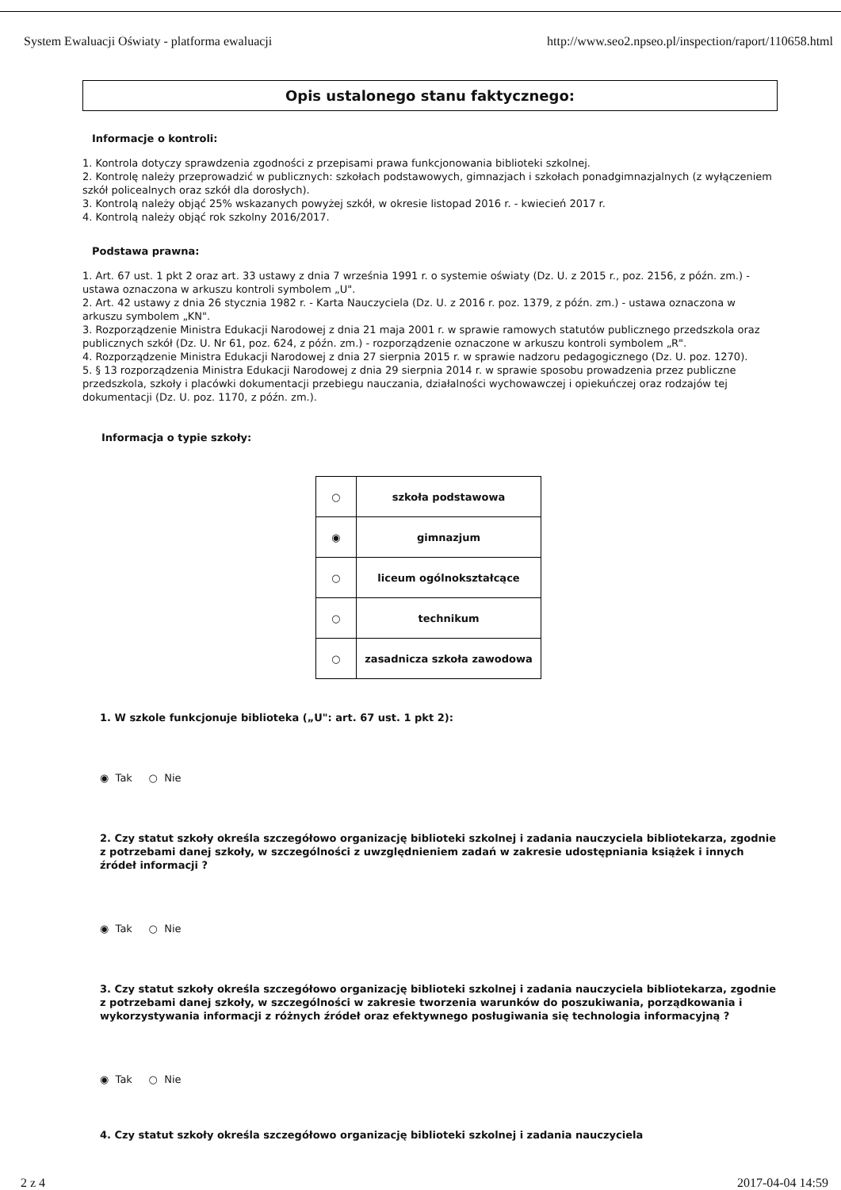System Ewaluacji Oświaty - platforma ewaluacji http://www.seo2.npseo.pl/inspection/raport/110658.html
Opis ustalonego stanu faktycznego:
Informacje o kontroli:
1. Kontrola dotyczy sprawdzenia zgodności z przepisami prawa funkcjonowania biblioteki szkolnej.
2. Kontrolę należy przeprowadzić w publicznych: szkołach podstawowych, gimnazjach i szkołach ponadgimnazjalnych (z wyłączeniem szkół policealnych oraz szkół dla dorosłych).
3. Kontrolą należy objąć 25% wskazanych powyżej szkół, w okresie listopad 2016 r. - kwiecień 2017 r.
4. Kontrolą należy objąć rok szkolny 2016/2017.
Podstawa prawna:
1. Art. 67 ust. 1 pkt 2 oraz art. 33 ustawy z dnia 7 września 1991 r. o systemie oświaty (Dz. U. z 2015 r., poz. 2156, z późn. zm.) - ustawa oznaczona w arkuszu kontroli symbolem „U".
2. Art. 42 ustawy z dnia 26 stycznia 1982 r. - Karta Nauczyciela (Dz. U. z 2016 r. poz. 1379, z późn. zm.) - ustawa oznaczona w arkuszu symbolem „KN".
3. Rozporządzenie Ministra Edukacji Narodowej z dnia 21 maja 2001 r. w sprawie ramowych statutów publicznego przedszkola oraz publicznych szkół (Dz. U. Nr 61, poz. 624, z późn. zm.) - rozporządzenie oznaczone w arkuszu kontroli symbolem „R".
4. Rozporządzenie Ministra Edukacji Narodowej z dnia 27 sierpnia 2015 r. w sprawie nadzoru pedagogicznego (Dz. U. poz. 1270).
5. § 13 rozporządzenia Ministra Edukacji Narodowej z dnia 29 sierpnia 2014 r. w sprawie sposobu prowadzenia przez publiczne przedszkola, szkoły i placówki dokumentacji przebiegu nauczania, działalności wychowawczej i opiekuńczej oraz rodzajów tej dokumentacji (Dz. U. poz. 1170, z późn. zm.).
Informacja o typie szkoły:
| ○ | szkoła podstawowa |
| ◉ | gimnazjum |
| ○ | liceum ogólnokształcące |
| ○ | technikum |
| ○ | zasadnicza szkoła zawodowa |
1. W szkole funkcjonuje biblioteka („U": art. 67 ust. 1 pkt 2):
◉ Tak ○ Nie
2. Czy statut szkoły określa szczegółowo organizację biblioteki szkolnej i zadania nauczyciela bibliotekarza, zgodnie z potrzebami danej szkoły, w szczególności z uwzględnieniem zadań w zakresie udostępniania książek i innych źródeł informacji ?
◉ Tak ○ Nie
3. Czy statut szkoły określa szczegółowo organizację biblioteki szkolnej i zadania nauczyciela bibliotekarza, zgodnie z potrzebami danej szkoły, w szczególności w zakresie tworzenia warunków do poszukiwania, porządkowania i wykorzystywania informacji z różnych źródeł oraz efektywnego posługiwania się technologia informacyjną ?
◉ Tak ○ Nie
4. Czy statut szkoły określa szczegółowo organizację biblioteki szkolnej i zadania nauczyciela
2 z 4 2017-04-04 14:59